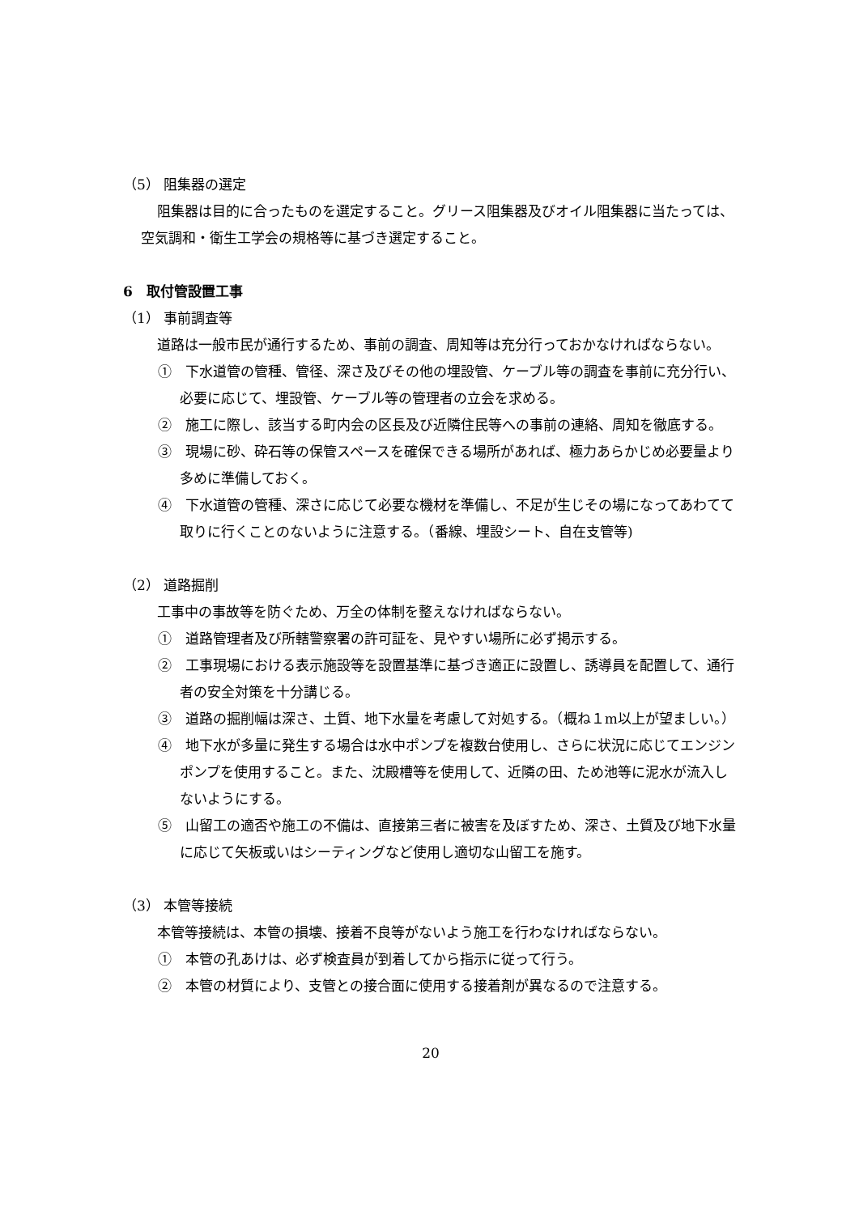（5） 阻集器の選定
阻集器は目的に合ったものを選定すること。グリース阻集器及びオイル阻集器に当たっては、空気調和・衛生工学会の規格等に基づき選定すること。
6　取付管設置工事
（1） 事前調査等
道路は一般市民が通行するため、事前の調査、周知等は充分行っておかなければならない。
①　下水道管の管種、管径、深さ及びその他の埋設管、ケーブル等の調査を事前に充分行い、必要に応じて、埋設管、ケーブル等の管理者の立会を求める。
②　施工に際し、該当する町内会の区長及び近隣住民等への事前の連絡、周知を徹底する。
③　現場に砂、砕石等の保管スペースを確保できる場所があれば、極力あらかじめ必要量より多めに準備しておく。
④　下水道管の管種、深さに応じて必要な機材を準備し、不足が生じその場になってあわてて取りに行くことのないように注意する。（番線、埋設シート、自在支管等)
（2） 道路掘削
工事中の事故等を防ぐため、万全の体制を整えなければならない。
①　道路管理者及び所轄警察署の許可証を、見やすい場所に必ず掲示する。
②　工事現場における表示施設等を設置基準に基づき適正に設置し、誘導員を配置して、通行者の安全対策を十分講じる。
③　道路の掘削幅は深さ、土質、地下水量を考慮して対処する。（概ね１m以上が望ましい。）
④　地下水が多量に発生する場合は水中ポンプを複数台使用し、さらに状況に応じてエンジンポンプを使用すること。また、沈殿槽等を使用して、近隣の田、ため池等に泥水が流入しないようにする。
⑤　山留工の適否や施工の不備は、直接第三者に被害を及ぼすため、深さ、土質及び地下水量に応じて矢板或いはシーティングなど使用し適切な山留工を施す。
（3） 本管等接続
本管等接続は、本管の損壊、接着不良等がないよう施工を行わなければならない。
①　本管の孔あけは、必ず検査員が到着してから指示に従って行う。
②　本管の材質により、支管との接合面に使用する接着剤が異なるので注意する。
20